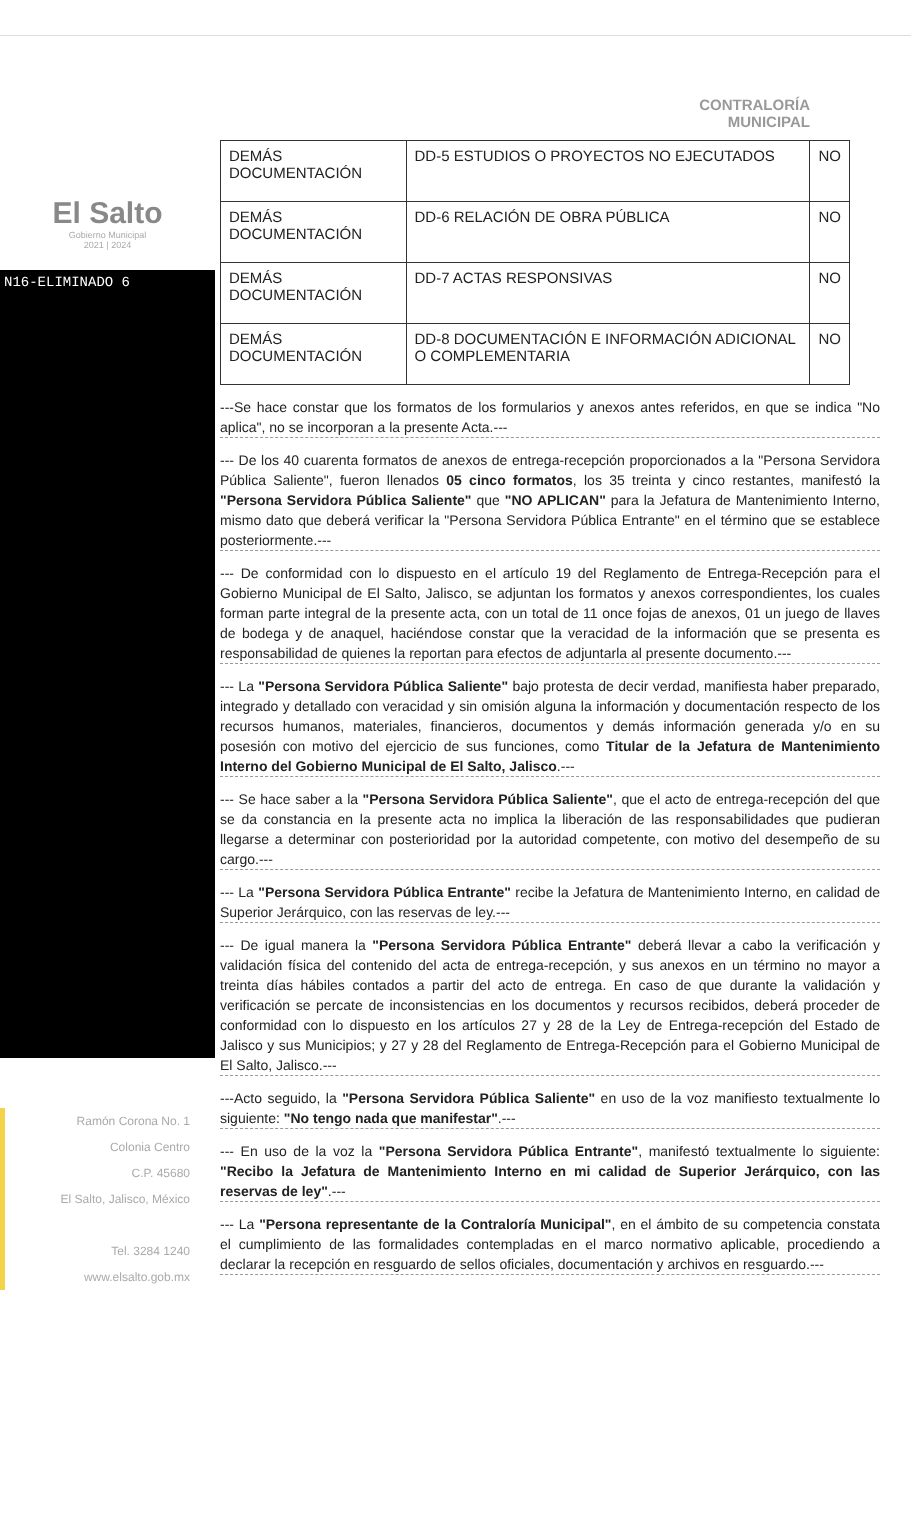El Salto
Gobierno Municipal
2021 | 2024
N16-ELIMINADO 6
Ramón Corona No. 1
Colonia Centro
C.P. 45680
El Salto, Jalisco, México
Tel. 3284 1240
www.elsalto.gob.mx
CONTRALORÍA
MUNICIPAL
| DEMÁS DOCUMENTACIÓN | DD-5 ESTUDIOS O PROYECTOS NO EJECUTADOS | NO |
| DEMÁS DOCUMENTACIÓN | DD-6 RELACIÓN DE OBRA PÚBLICA | NO |
| DEMÁS DOCUMENTACIÓN | DD-7 ACTAS RESPONSIVAS | NO |
| DEMÁS DOCUMENTACIÓN | DD-8 DOCUMENTACIÓN E INFORMACIÓN ADICIONAL O COMPLEMENTARIA | NO |
---Se hace constar que los formatos de los formularios y anexos antes referidos, en que se indica "No aplica", no se incorporan a la presente Acta.---
--- De los 40 cuarenta formatos de anexos de entrega-recepción proporcionados a la "Persona Servidora Pública Saliente", fueron llenados 05 cinco formatos, los 35 treinta y cinco restantes, manifestó la "Persona Servidora Pública Saliente" que "NO APLICAN" para la Jefatura de Mantenimiento Interno, mismo dato que deberá verificar la "Persona Servidora Pública Entrante" en el término que se establece posteriormente.---
--- De conformidad con lo dispuesto en el artículo 19 del Reglamento de Entrega-Recepción para el Gobierno Municipal de El Salto, Jalisco, se adjuntan los formatos y anexos correspondientes, los cuales forman parte integral de la presente acta, con un total de 11 once fojas de anexos, 01 un juego de llaves de bodega y de anaquel, haciéndose constar que la veracidad de la información que se presenta es responsabilidad de quienes la reportan para efectos de adjuntarla al presente documento.---
--- La "Persona Servidora Pública Saliente" bajo protesta de decir verdad, manifiesta haber preparado, integrado y detallado con veracidad y sin omisión alguna la información y documentación respecto de los recursos humanos, materiales, financieros, documentos y demás información generada y/o en su posesión con motivo del ejercicio de sus funciones, como Titular de la Jefatura de Mantenimiento Interno del Gobierno Municipal de El Salto, Jalisco.---
--- Se hace saber a la "Persona Servidora Pública Saliente", que el acto de entrega-recepción del que se da constancia en la presente acta no implica la liberación de las responsabilidades que pudieran llegarse a determinar con posterioridad por la autoridad competente, con motivo del desempeño de su cargo.---
--- La "Persona Servidora Pública Entrante" recibe la Jefatura de Mantenimiento Interno, en calidad de Superior Jerárquico, con las reservas de ley.---
--- De igual manera la "Persona Servidora Pública Entrante" deberá llevar a cabo la verificación y validación física del contenido del acta de entrega-recepción, y sus anexos en un término no mayor a treinta días hábiles contados a partir del acto de entrega. En caso de que durante la validación y verificación se percate de inconsistencias en los documentos y recursos recibidos, deberá proceder de conformidad con lo dispuesto en los artículos 27 y 28 de la Ley de Entrega-recepción del Estado de Jalisco y sus Municipios; y 27 y 28 del Reglamento de Entrega-Recepción para el Gobierno Municipal de El Salto, Jalisco.---
---Acto seguido, la "Persona Servidora Pública Saliente" en uso de la voz manifiesto textualmente lo siguiente: "No tengo nada que manifestar".---
--- En uso de la voz la "Persona Servidora Pública Entrante", manifestó textualmente lo siguiente: "Recibo la Jefatura de Mantenimiento Interno en mi calidad de Superior Jerárquico, con las reservas de ley".---
--- La "Persona representante de la Contraloría Municipal", en el ámbito de su competencia constata el cumplimiento de las formalidades contempladas en el marco normativo aplicable, procediendo a declarar la recepción en resguardo de sellos oficiales, documentación y archivos en resguardo.---